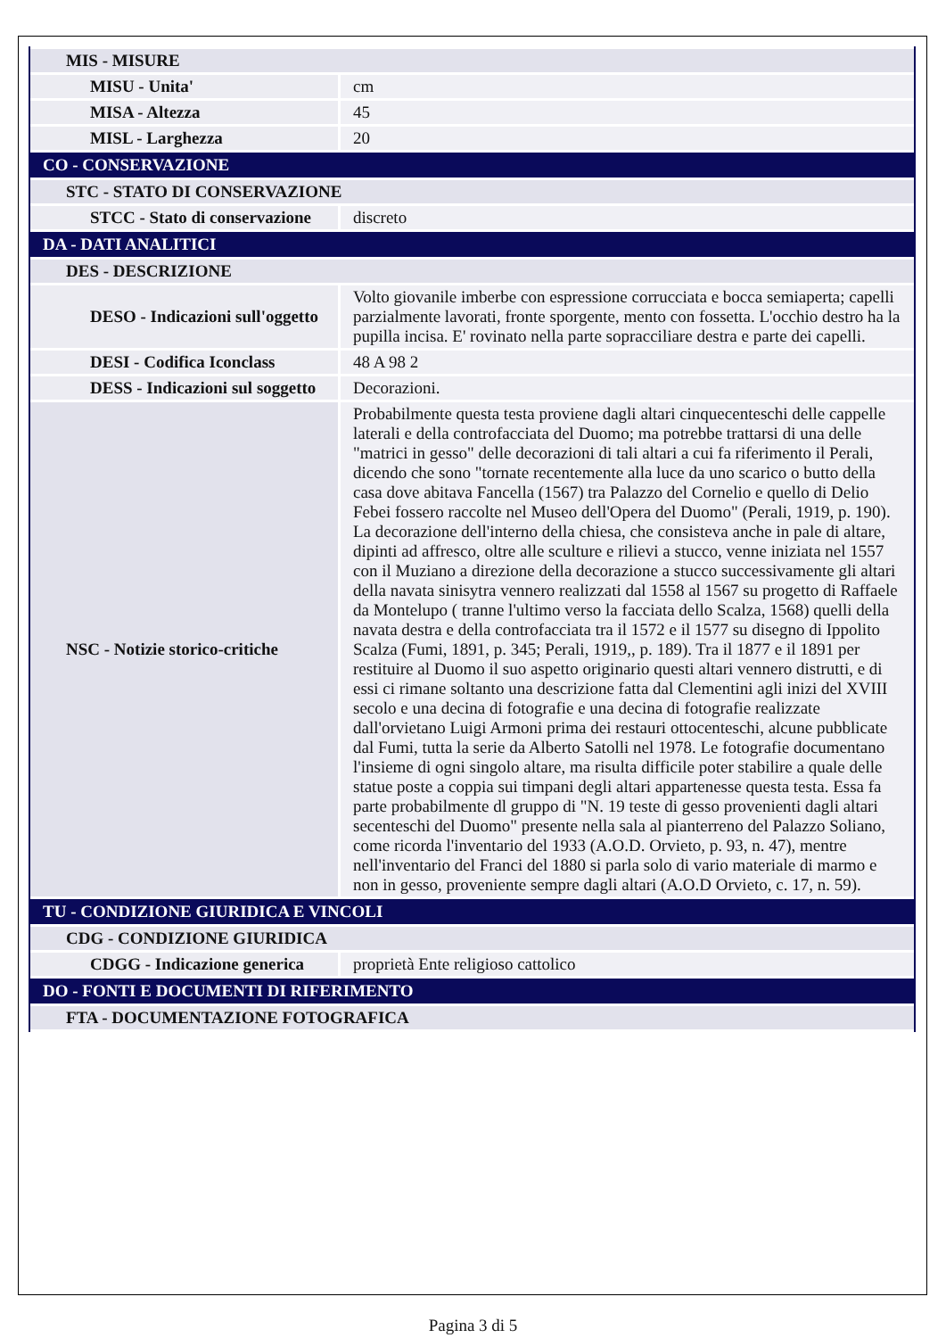| MIS - MISURE | |
| MISU - Unita' | cm |
| MISA - Altezza | 45 |
| MISL - Larghezza | 20 |
| CO - CONSERVAZIONE | |
| STC - STATO DI CONSERVAZIONE | |
| STCC - Stato di conservazione | discreto |
| DA - DATI ANALITICI | |
| DES - DESCRIZIONE | |
| DESO - Indicazioni sull'oggetto | Volto giovanile imberbe con espressione corrucciata e bocca semiaperta; capelli parzialmente lavorati, fronte sporgente, mento con fossetta. L'occhio destro ha la pupilla incisa. E' rovinato nella parte sopracciliare destra e parte dei capelli. |
| DESI - Codifica Iconclass | 48 A 98 2 |
| DESS - Indicazioni sul soggetto | Decorazioni. |
| NSC - Notizie storico-critiche | Probabilmente questa testa proviene dagli altari cinquecenteschi delle cappelle laterali e della controfacciata del Duomo; ma potrebbe trattarsi di una delle "matrici in gesso" delle decorazioni di tali altari a cui fa riferimento il Perali, dicendo che sono "tornate recentemente alla luce da uno scarico o butto della casa dove abitava Fancella (1567) tra Palazzo del Cornelio e quello di Delio Febei fossero raccolte nel Museo dell'Opera del Duomo" (Perali, 1919, p. 190). La decorazione dell'interno della chiesa, che consisteva anche in pale di altare, dipinti ad affresco, oltre alle sculture e rilievi a stucco, venne iniziata nel 1557 con il Muziano a direzione della decorazione a stucco successivamente gli altari della navata sinisytra vennero realizzati dal 1558 al 1567 su progetto di Raffaele da Montelupo ( tranne l'ultimo verso la facciata dello Scalza, 1568) quelli della navata destra e della controfacciata tra il 1572 e il 1577 su disegno di Ippolito Scalza (Fumi, 1891, p. 345; Perali, 1919,, p. 189). Tra il 1877 e il 1891 per restituire al Duomo il suo aspetto originario questi altari vennero distrutti, e di essi ci rimane soltanto una descrizione fatta dal Clementini agli inizi del XVIII secolo e una decina di fotografie e una decina di fotografie realizzate dall'orvietano Luigi Armoni prima dei restauri ottocenteschi, alcune pubblicate dal Fumi, tutta la serie da Alberto Satolli nel 1978. Le fotografie documentano l'insieme di ogni singolo altare, ma risulta difficile poter stabilire a quale delle statue poste a coppia sui timpani degli altari appartenesse questa testa. Essa fa parte probabilmente dl gruppo di "N. 19 teste di gesso provenienti dagli altari secenteschi del Duomo" presente nella sala al pianterreno del Palazzo Soliano, come ricorda l'inventario del 1933 (A.O.D. Orvieto, p. 93, n. 47), mentre nell'inventario del Franci del 1880 si parla solo di vario materiale di marmo e non in gesso, proveniente sempre dagli altari (A.O.D Orvieto, c. 17, n. 59). |
| TU - CONDIZIONE GIURIDICA E VINCOLI | |
| CDG - CONDIZIONE GIURIDICA | |
| CDGG - Indicazione generica | proprietà Ente religioso cattolico |
| DO - FONTI E DOCUMENTI DI RIFERIMENTO | |
| FTA - DOCUMENTAZIONE FOTOGRAFICA | |
Pagina 3 di 5